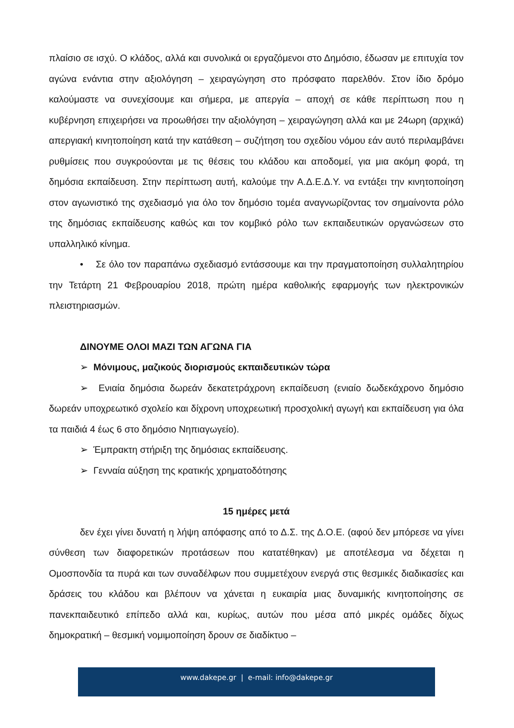πλαίσιο σε ισχύ. Ο κλάδος, αλλά και συνολικά οι εργαζόμενοι στο Δημόσιο, έδωσαν με επιτυχία τον αγώνα ενάντια στην αξιολόγηση – χειραγώγηση στο πρόσφατο παρελθόν. Στον ίδιο δρόμο καλούμαστε να συνεχίσουμε και σήμερα, με απεργία – αποχή σε κάθε περίπτωση που η κυβέρνηση επιχειρήσει να προωθήσει την αξιολόγηση – χειραγώγηση αλλά και με 24ωρη (αρχικά) απεργιακή κινητοποίηση κατά την κατάθεση – συζήτηση του σχεδίου νόμου εάν αυτό περιλαμβάνει ρυθμίσεις που συγκρούονται με τις θέσεις του κλάδου και αποδομεί, για μια ακόμη φορά, τη δημόσια εκπαίδευση. Στην περίπτωση αυτή, καλούμε την Α.Δ.Ε.Δ.Υ. να εντάξει την κινητοποίηση στον αγωνιστικό της σχεδιασμό για όλο τον δημόσιο τομέα αναγνωρίζοντας τον σημαίνοντα ρόλο της δημόσιας εκπαίδευσης καθώς και τον κομβικό ρόλο των εκπαιδευτικών οργανώσεων στο υπαλληλικό κίνημα.
• Σε όλο τον παραπάνω σχεδιασμό εντάσσουμε και την πραγματοποίηση συλλαλητηρίου την Τετάρτη 21 Φεβρουαρίου 2018, πρώτη ημέρα καθολικής εφαρμογής των ηλεκτρονικών πλειστηριασμών.
ΔΙΝΟΥΜΕ ΟΛΟΙ ΜΑΖΙ ΤΩΝ ΑΓΩΝΑ ΓΙΑ
➢ Μόνιμους, μαζικούς διορισμούς εκπαιδευτικών τώρα
➢ Ενιαία δημόσια δωρεάν δεκατετράχρονη εκπαίδευση (ενιαίο δωδεκάχρονο δημόσιο δωρεάν υποχρεωτικό σχολείο και δίχρονη υποχρεωτική προσχολική αγωγή και εκπαίδευση για όλα τα παιδιά 4 έως 6 στο δημόσιο Νηπιαγωγείο).
➢ Έμπρακτη στήριξη της δημόσιας εκπαίδευσης.
➢ Γενναία αύξηση της κρατικής χρηματοδότησης
15 ημέρες μετά
δεν έχει γίνει δυνατή η λήψη απόφασης από το Δ.Σ. της Δ.Ο.Ε. (αφού δεν μπόρεσε να γίνει σύνθεση των διαφορετικών προτάσεων που κατατέθηκαν) με αποτέλεσμα να δέχεται η Ομοσπονδία τα πυρά και των συναδέλφων που συμμετέχουν ενεργά στις θεσμικές διαδικασίες και δράσεις του κλάδου και βλέπουν να χάνεται η ευκαιρία μιας δυναμικής κινητοποίησης σε πανεκπαιδευτικό επίπεδο αλλά και, κυρίως, αυτών που μέσα από μικρές ομάδες δίχως δημοκρατική – θεσμική νομιμοποίηση δρουν σε διαδίκτυο –
www.dakepe.gr | e-mail: info@dakepe.gr